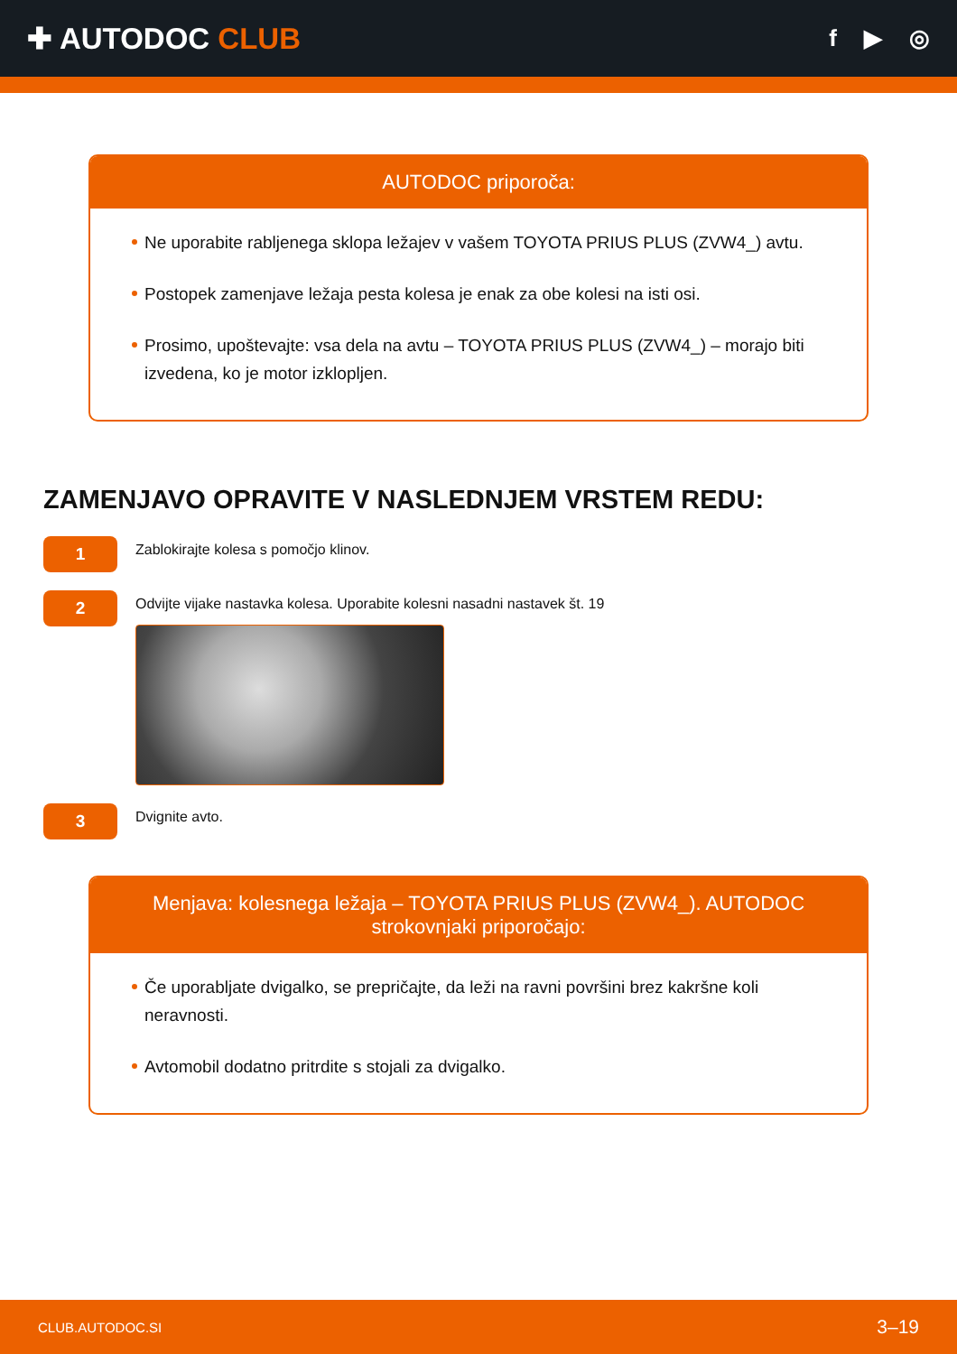✚ AUTODOC CLUB
f ▶ ◎
AUTODOC priporoča:
Ne uporabite rabljenega sklopa ležajev v vašem TOYOTA PRIUS PLUS (ZVW4_) avtu.
Postopek zamenjave ležaja pesta kolesa je enak za obe kolesi na isti osi.
Prosimo, upoštevajte: vsa dela na avtu – TOYOTA PRIUS PLUS (ZVW4_) – morajo biti izvedena, ko je motor izklopljen.
ZAMENJAVO OPRAVITE V NASLEDNJEM VRSTEM REDU:
1
Zablokirajte kolesa s pomočjo klinov.
2
Odvijte vijake nastavka kolesa. Uporabite kolesni nasadni nastavek št. 19
3
Dvignite avto.
Menjava: kolesnega ležaja – TOYOTA PRIUS PLUS (ZVW4_). AUTODOC strokovnjaki priporočajo:
Če uporabljate dvigalko, se prepričajte, da leži na ravni površini brez kakršne koli neravnosti.
Avtomobil dodatno pritrdite s stojali za dvigalko.
CLUB.AUTODOC.SI 3–19